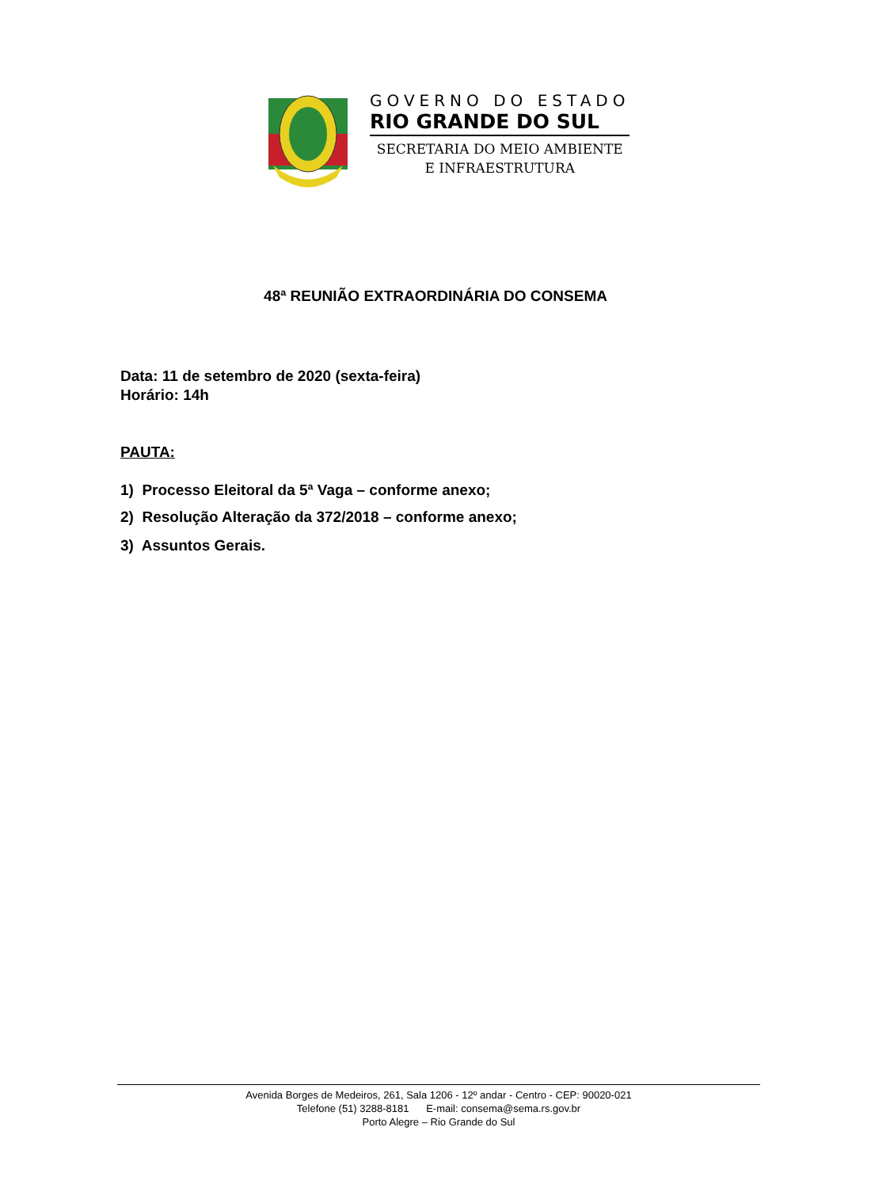GOVERNO DO ESTADO
RIO GRANDE DO SUL
SECRETARIA DO MEIO AMBIENTE
E INFRAESTRUTURA
48ª REUNIÃO EXTRAORDINÁRIA DO CONSEMA
Data: 11 de setembro de 2020 (sexta-feira)
Horário: 14h
PAUTA:
1) Processo Eleitoral da 5ª Vaga – conforme anexo;
2) Resolução Alteração da 372/2018 – conforme anexo;
3) Assuntos Gerais.
Avenida Borges de Medeiros, 261, Sala 1206 - 12º andar - Centro - CEP: 90020-021
Telefone (51) 3288-8181 E-mail: consema@sema.rs.gov.br
Porto Alegre – Rio Grande do Sul